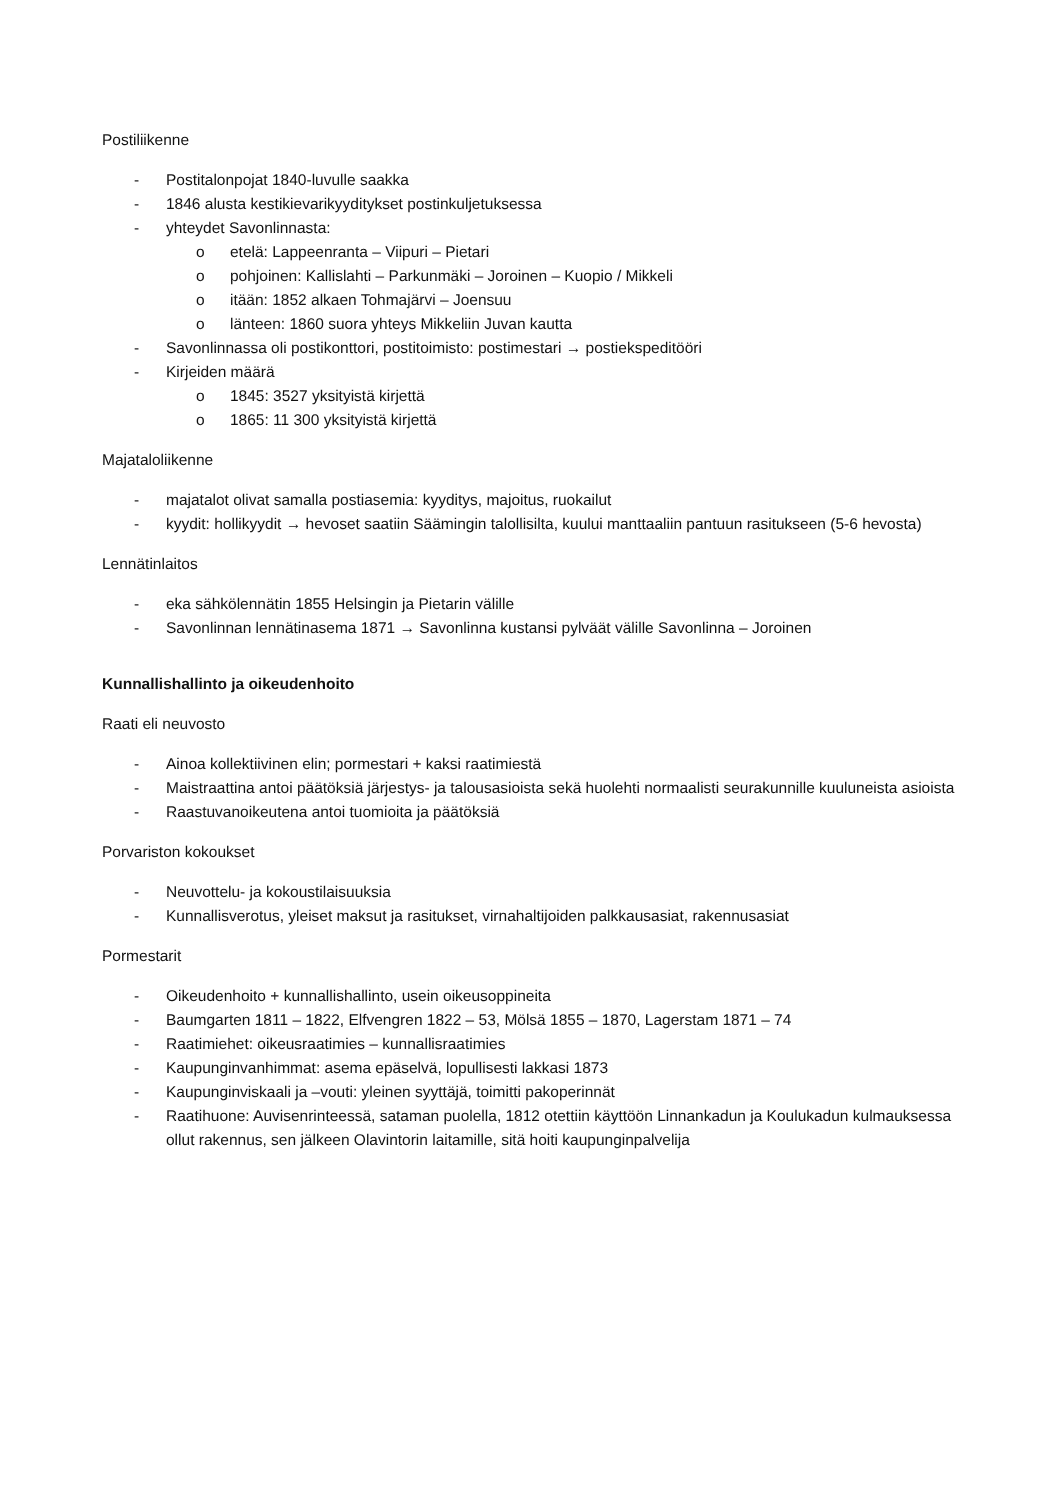Postiliikenne
- Postitalonpojat 1840-luvulle saakka
- 1846 alusta kestikievarikyyditykset postinkuljetuksessa
- yhteydet Savonlinnasta:
o etelä: Lappeenranta – Viipuri – Pietari
o pohjoinen: Kallislahti – Parkunmäki – Joroinen – Kuopio / Mikkeli
o itään: 1852 alkaen Tohmajärvi – Joensuu
o länteen: 1860 suora yhteys Mikkeliin Juvan kautta
- Savonlinnassa oli postikonttori, postitoimisto: postimestari → postiekspeditööri
- Kirjeiden määrä
o 1845: 3527 yksityistä kirjettä
o 1865: 11 300 yksityistä kirjettä
Majataloliikenne
- majatalot olivat samalla postiasemia: kyyditys, majoitus, ruokailut
- kyydit: hollikyydit → hevoset saatiin Säämingin talollisilta, kuului manttaaliin pantuun rasitukseen (5-6 hevosta)
Lennätinlaitos
- eka sähkölennätin 1855 Helsingin ja Pietarin välille
- Savonlinnan lennätinasema 1871 → Savonlinna kustansi pylväät välille Savonlinna – Joroinen
Kunnallishallinto ja oikeudenhoito
Raati eli neuvosto
- Ainoa kollektiivinen elin; pormestari + kaksi raatimiestä
- Maistraattina antoi päätöksiä järjestys- ja talousasioista sekä huolehti normaalisti seurakunnille kuuluneista asioista
- Raastuvanoikeutena antoi tuomioita ja päätöksiä
Porvariston kokoukset
- Neuvottelu- ja kokoustilaisuuksia
- Kunnallisverotus, yleiset maksut ja rasitukset, virnahaltijoiden palkkausasiat, rakennusasiat
Pormestarit
- Oikeudenhoito + kunnallishallinto, usein oikeusoppineita
- Baumgarten 1811 – 1822, Elfvengren 1822 – 53, Mölsä 1855 – 1870, Lagerstam 1871 – 74
- Raatimiehet: oikeusraatimies – kunnallisraatimies
- Kaupunginvanhimmat: asema epäselvä, lopullisesti lakkasi 1873
- Kaupunginviskaali ja –vouti: yleinen syyttäjä, toimitti pakoperinnät
- Raatihuone: Auvisenrinteessä, sataman puolella, 1812 otettiin käyttöön Linnankadun ja Koulukadun kulmauksessa ollut rakennus, sen jälkeen Olavintorin laitamille, sitä hoiti kaupunginpalvelija